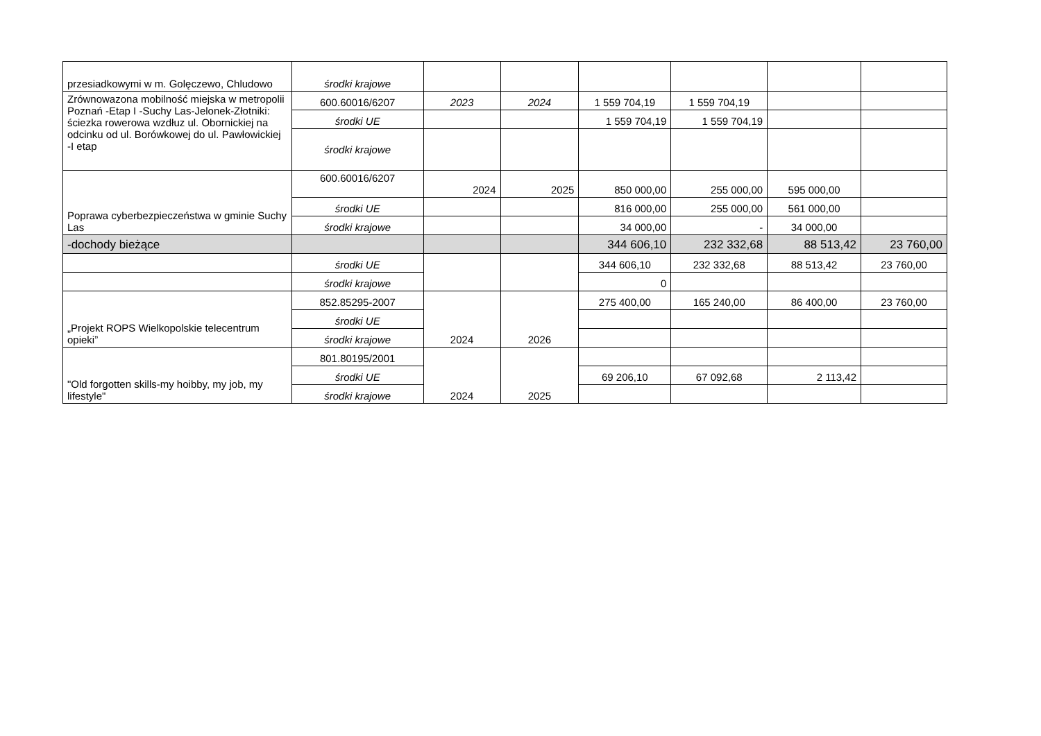| przesiadkowymi w m. Golęczewo, Chludowo | środki krajowe | | | | | | |
| Zrównowazona mobilność miejska w metropolii Poznań -Etap I -Suchy Las-Jelonek-Złotniki: ściezka rowerowa wzdłuz ul. Obornickiej na odcinku od ul. Borówkowej do ul. Pawłowickiej -I etap | 600.60016/6207 | 2023 | 2024 | 1 559 704,19 | 1 559 704,19 | | |
| | środki UE | | | 1 559 704,19 | 1 559 704,19 | | |
| | środki krajowe | | | | | | |
| Poprawa cyberbezpieczeństwa w gminie Suchy Las | 600.60016/6207 | 2024 | 2025 | 850 000,00 | 255 000,00 | 595 000,00 | |
| | środki UE | | | 816 000,00 | 255 000,00 | 561 000,00 | |
| | środki krajowe | | | 34 000,00 | - | 34 000,00 | |
| -dochody bieżące | | | | 344 606,10 | 232 332,68 | 88 513,42 | 23 760,00 |
| | środki UE | | | 344 606,10 | 232 332,68 | 88 513,42 | 23 760,00 |
| | środki krajowe | | | 0 | | | |
| „Projekt ROPS Wielkopolskie telecentrum opieki” | 852.85295-2007 | 2024 | 2026 | 275 400,00 | 165 240,00 | 86 400,00 | 23 760,00 |
| | środki UE | | | | | | |
| | środki krajowe | | | | | | |
| "Old forgotten skills-my hoibby, my job, my lifestyle" | 801.80195/2001 | 2024 | 2025 | | | | |
| | środki UE | | | 69 206,10 | 67 092,68 | 2 113,42 | |
| | środki krajowe | | | | | | |